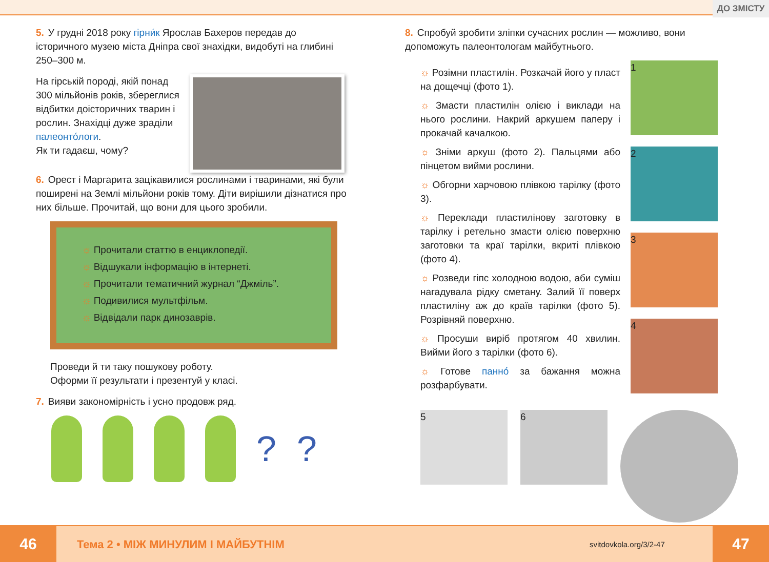ДО ЗМІСТУ
5. У грудні 2018 року гірни́к Ярослав Бахеров передав до історичного музею міста Дніпра свої знахідки, видобуті на глибині 250–300 м.
На гірській породі, якій понад 300 мільйонів років, збереглися відбитки доісторичних тварин і рослин. Знахідці дуже зраділи палеонто́логи.
Як ти гадаєш, чому?
6. Орест і Маргарита зацікавилися рослинами і тваринами, які були поширені на Землі мільйони років тому. Діти вирішили дізнатися про них більше. Прочитай, що вони для цього зробили.
☼ Прочитали статтю в енциклопедії.
☼ Відшукали інформацію в інтернеті.
☼ Прочитали тематичний журнал “Джміль”.
☼ Подивилися мультфільм.
☼ Відвідали парк динозаврів.
Проведи й ти таку пошукову роботу.
Оформи її результати і презентуй у класі.
7. Вияви закономірність і усно продовж ряд.
??
8. Спробуй зробити зліпки сучасних рослин — можливо, вони допоможуть палеонтологам майбутнього.
☼ Розімни пластилін. Розкачай його у пласт на дощечці (фото 1).
☼ Змасти пластилін олією і виклади на нього рослини. Накрий аркушем паперу і прокачай качалкою.
☼ Зніми аркуш (фото 2). Пальцями або пінцетом вийми рослини.
☼ Обгорни харчовою плівкою тарілку (фото 3).
☼ Переклади пластилінову заготовку в тарілку і ретельно змасти олією поверхню заготовки та краї тарілки, вкриті плівкою (фото 4).
☼ Розведи гіпс холодною водою, аби суміш нагадувала рідку сметану. Залий її поверх пластиліну аж до країв тарілки (фото 5). Розрівняй поверхню.
☼ Просуши виріб протягом 40 хвилин. Вийми його з тарілки (фото 6).
☼ Готове панно́ за бажання можна розфарбувати.
1
2
3
4
5 6
46
Тема 2 • МІЖ МИНУЛИМ І МАЙБУТНІМ
svitdovkola.org/3/2-47
47